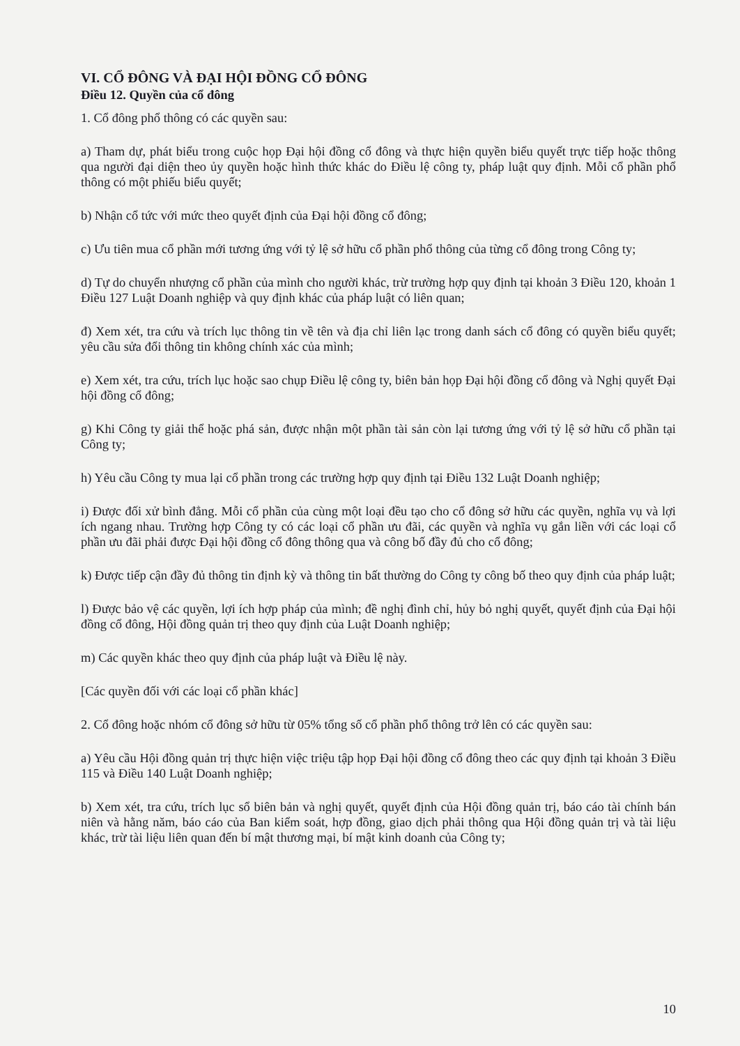VI. CỔ ĐÔNG VÀ ĐẠI HỘI ĐỒNG CỔ ĐÔNG
Điều 12. Quyền của cổ đông
1. Cổ đông phổ thông có các quyền sau:
a) Tham dự, phát biểu trong cuộc họp Đại hội đồng cổ đông và thực hiện quyền biểu quyết trực tiếp hoặc thông qua người đại diện theo ủy quyền hoặc hình thức khác do Điều lệ công ty, pháp luật quy định. Mỗi cổ phần phổ thông có một phiếu biểu quyết;
b) Nhận cổ tức với mức theo quyết định của Đại hội đồng cổ đông;
c) Ưu tiên mua cổ phần mới tương ứng với tỷ lệ sở hữu cổ phần phổ thông của từng cổ đông trong Công ty;
d) Tự do chuyển nhượng cổ phần của mình cho người khác, trừ trường hợp quy định tại khoản 3 Điều 120, khoản 1 Điều 127 Luật Doanh nghiệp và quy định khác của pháp luật có liên quan;
đ) Xem xét, tra cứu và trích lục thông tin về tên và địa chỉ liên lạc trong danh sách cổ đông có quyền biểu quyết; yêu cầu sửa đổi thông tin không chính xác của mình;
e) Xem xét, tra cứu, trích lục hoặc sao chụp Điều lệ công ty, biên bản họp Đại hội đồng cổ đông và Nghị quyết Đại hội đồng cổ đông;
g) Khi Công ty giải thể hoặc phá sản, được nhận một phần tài sản còn lại tương ứng với tỷ lệ sở hữu cổ phần tại Công ty;
h) Yêu cầu Công ty mua lại cổ phần trong các trường hợp quy định tại Điều 132 Luật Doanh nghiệp;
i) Được đối xử bình đẳng. Mỗi cổ phần của cùng một loại đều tạo cho cổ đông sở hữu các quyền, nghĩa vụ và lợi ích ngang nhau. Trường hợp Công ty có các loại cổ phần ưu đãi, các quyền và nghĩa vụ gắn liền với các loại cổ phần ưu đãi phải được Đại hội đồng cổ đông thông qua và công bố đầy đủ cho cổ đông;
k) Được tiếp cận đầy đủ thông tin định kỳ và thông tin bất thường do Công ty công bố theo quy định của pháp luật;
l) Được bảo vệ các quyền, lợi ích hợp pháp của mình; đề nghị đình chỉ, hủy bỏ nghị quyết, quyết định của Đại hội đồng cổ đông, Hội đồng quản trị theo quy định của Luật Doanh nghiệp;
m) Các quyền khác theo quy định của pháp luật và Điều lệ này.
[Các quyền đối với các loại cổ phần khác]
2. Cổ đông hoặc nhóm cổ đông sở hữu từ 05% tổng số cổ phần phổ thông trở lên có các quyền sau:
a) Yêu cầu Hội đồng quản trị thực hiện việc triệu tập họp Đại hội đồng cổ đông theo các quy định tại khoản 3 Điều 115 và Điều 140 Luật Doanh nghiệp;
b) Xem xét, tra cứu, trích lục sổ biên bản và nghị quyết, quyết định của Hội đồng quản trị, báo cáo tài chính bán niên và hằng năm, báo cáo của Ban kiểm soát, hợp đồng, giao dịch phải thông qua Hội đồng quản trị và tài liệu khác, trừ tài liệu liên quan đến bí mật thương mại, bí mật kinh doanh của Công ty;
10